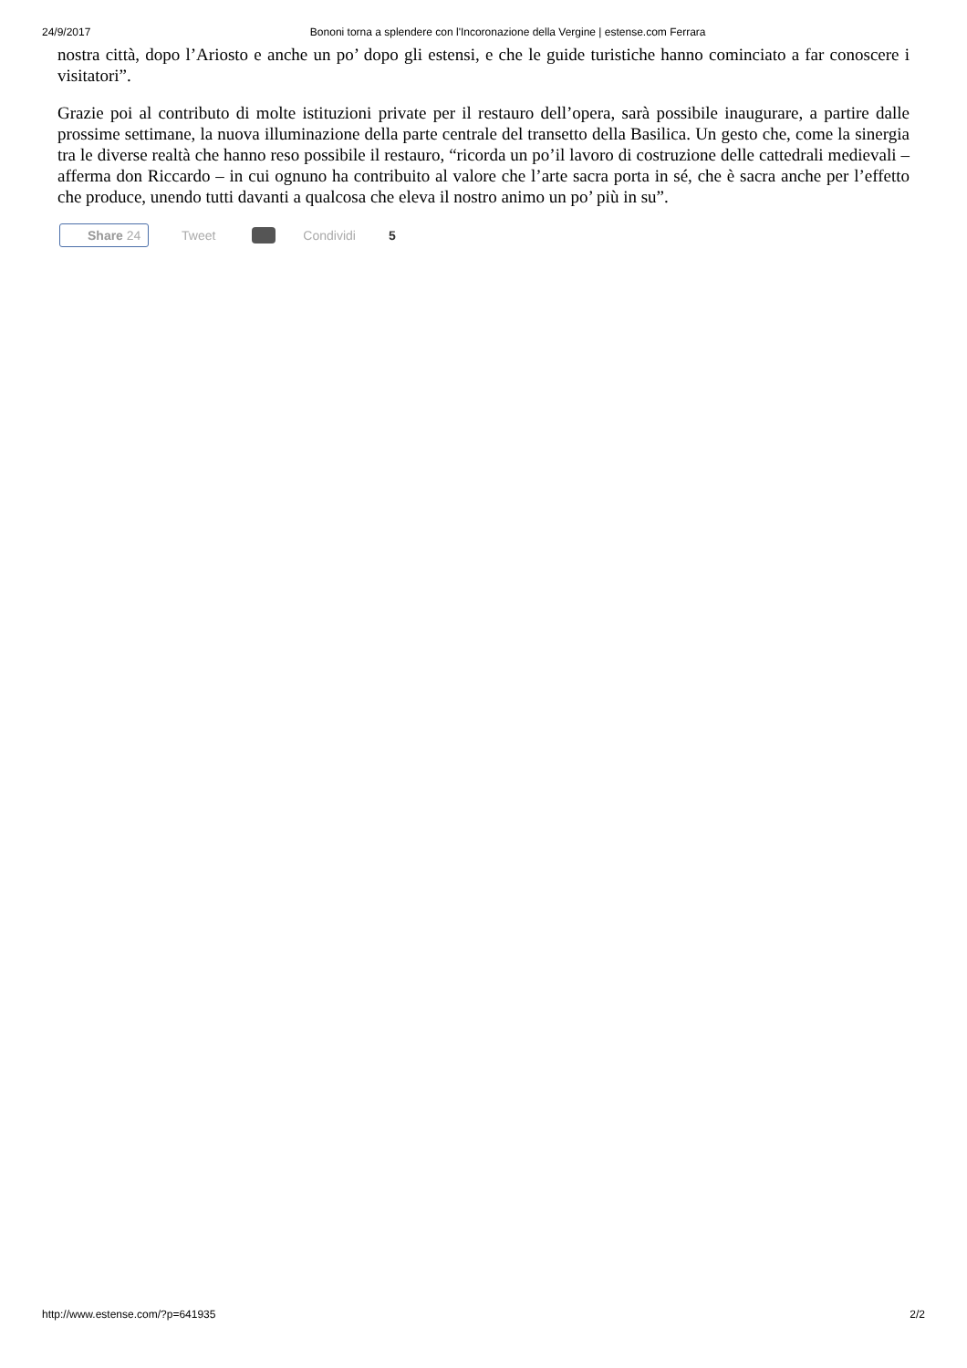24/9/2017 Bononi torna a splendere con l'Incoronazione della Vergine | estense.com Ferrara
nostra città, dopo l’Ariosto e anche un po’ dopo gli estensi, e che le guide turistiche hanno cominciato a far conoscere i visitatori”.
Grazie poi al contributo di molte istituzioni private per il restauro dell’opera, sarà possibile inaugurare, a partire dalle prossime settimane, la nuova illuminazione della parte centrale del transetto della Basilica. Un gesto che, come la sinergia tra le diverse realtà che hanno reso possibile il restauro, “ricorda un po’il lavoro di costruzione delle cattedrali medievali – afferma don Riccardo – in cui ognuno ha contribuito al valore che l’arte sacra porta in sé, che è sacra anche per l’effetto che produce, unendo tutti davanti a qualcosa che eleva il nostro animo un po’ più in su”.
Share 24 Tweet Condividi 5
http://www.estense.com/?p=641935 2/2